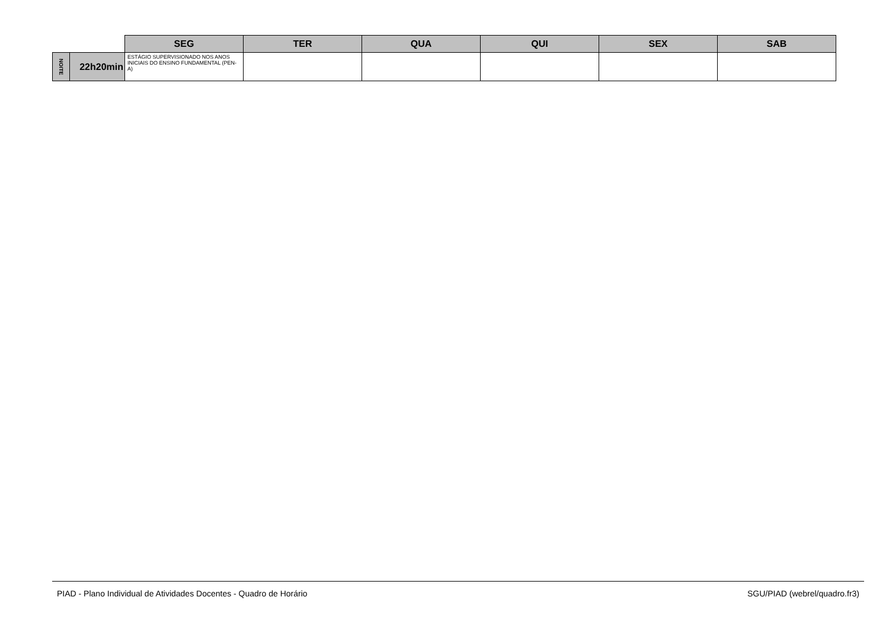| | | SEG | TER | QUA | QUI | SEX | SAB |
| NOITE | 22h20min | ESTÁGIO SUPERVISIONADO NOS ANOS INICIAIS DO ENSINO FUNDAMENTAL (PEN-A) | | | | | |
PIAD - Plano Individual de Atividades Docentes - Quadro de Horário SGU/PIAD (webrel/quadro.fr3)